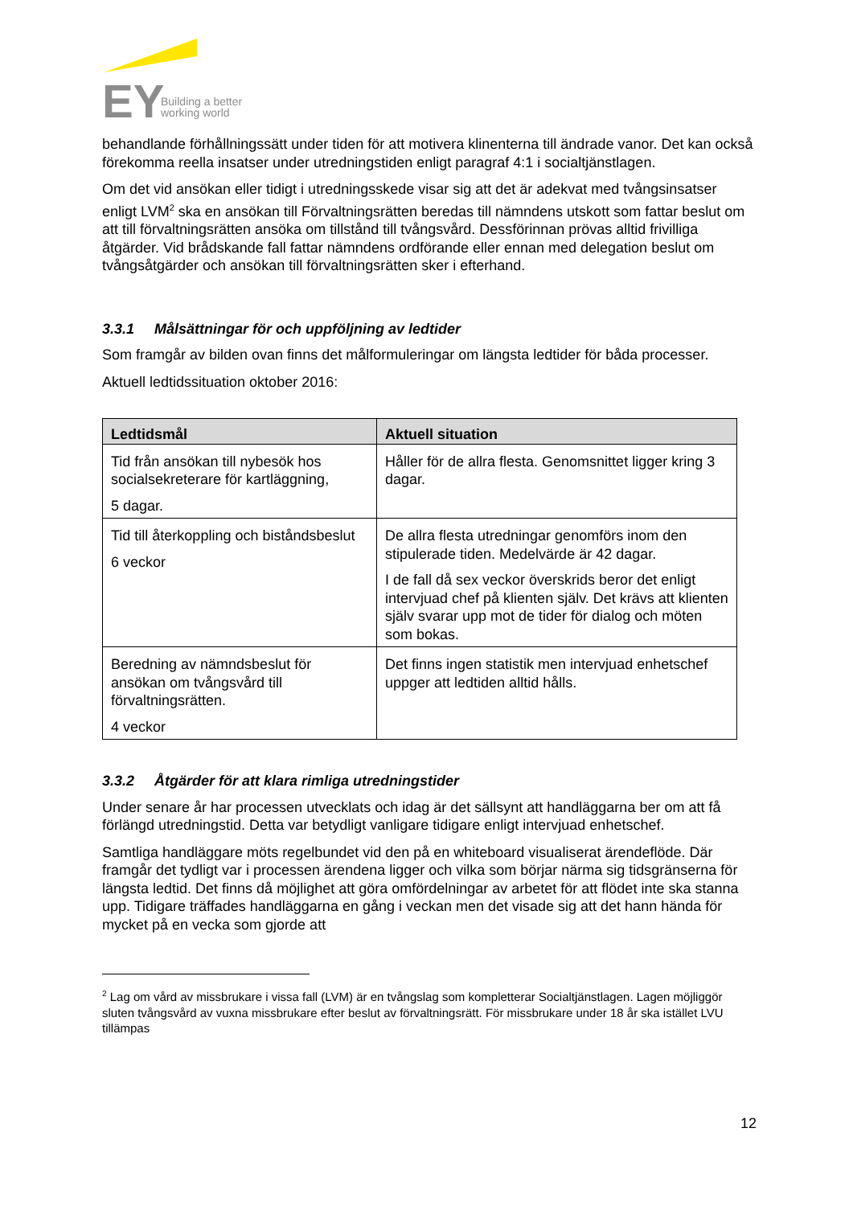EY
Building a better
working world
behandlande förhållningssätt under tiden för att motivera klinenterna till ändrade vanor. Det kan också förekomma reella insatser under utredningstiden enligt paragraf 4:1 i socialtjänstlagen.
Om det vid ansökan eller tidigt i utredningsskede visar sig att det är adekvat med tvångsinsatser enligt LVM<sup>2</sup> ska en ansökan till Förvaltningsrätten beredas till nämndens utskott som fattar beslut om att till förvaltningsrätten ansöka om tillstånd till tvångsvård. Dessförinnan prövas alltid frivilliga åtgärder. Vid brådskande fall fattar nämndens ordförande eller ennan med delegation beslut om tvångsåtgärder och ansökan till förvaltningsrätten sker i efterhand.
3.3.1 Målsättningar för och uppföljning av ledtider
Som framgår av bilden ovan finns det målformuleringar om längsta ledtider för båda processer.
Aktuell ledtidssituation oktober 2016:
| Ledtidsmål | Aktuell situation |
| --- | --- |
| Tid från ansökan till nybesök hos socialsekreterare för kartläggning, 5 dagar. | Håller för de allra flesta. Genomsnittet ligger kring 3 dagar. |
| Tid till återkoppling och biståndsbeslut 6 veckor | De allra flesta utredningar genomförs inom den stipulerade tiden. Medelvärde är 42 dagar. I de fall då sex veckor överskrids beror det enligt intervjuad chef på klienten själv. Det krävs att klienten själv svarar upp mot de tider för dialog och möten som bokas. |
| Beredning av nämndsbeslut för ansökan om tvångsvård till förvaltningsrätten. 4 veckor | Det finns ingen statistik men intervjuad enhetschef uppger att ledtiden alltid hålls. |
3.3.2 Åtgärder för att klara rimliga utredningstider
Under senare år har processen utvecklats och idag är det sällsynt att handläggarna ber om att få förlängd utredningstid. Detta var betydligt vanligare tidigare enligt intervjuad enhetschef.
Samtliga handläggare möts regelbundet vid den på en whiteboard visualiserat ärendeflöde. Där framgår det tydligt var i processen ärendena ligger och vilka som börjar närma sig tidsgränserna för längsta ledtid. Det finns då möjlighet att göra omfördelningar av arbetet för att flödet inte ska stanna upp. Tidigare träffades handläggarna en gång i veckan men det visade sig att det hann hända för mycket på en vecka som gjorde att
<sup>2</sup> Lag om vård av missbrukare i vissa fall (LVM) är en tvångslag som kompletterar Socialtjänstlagen. Lagen möjliggör sluten tvångsvård av vuxna missbrukare efter beslut av förvaltningsrätt. För missbrukare under 18 år ska istället LVU tillämpas
12